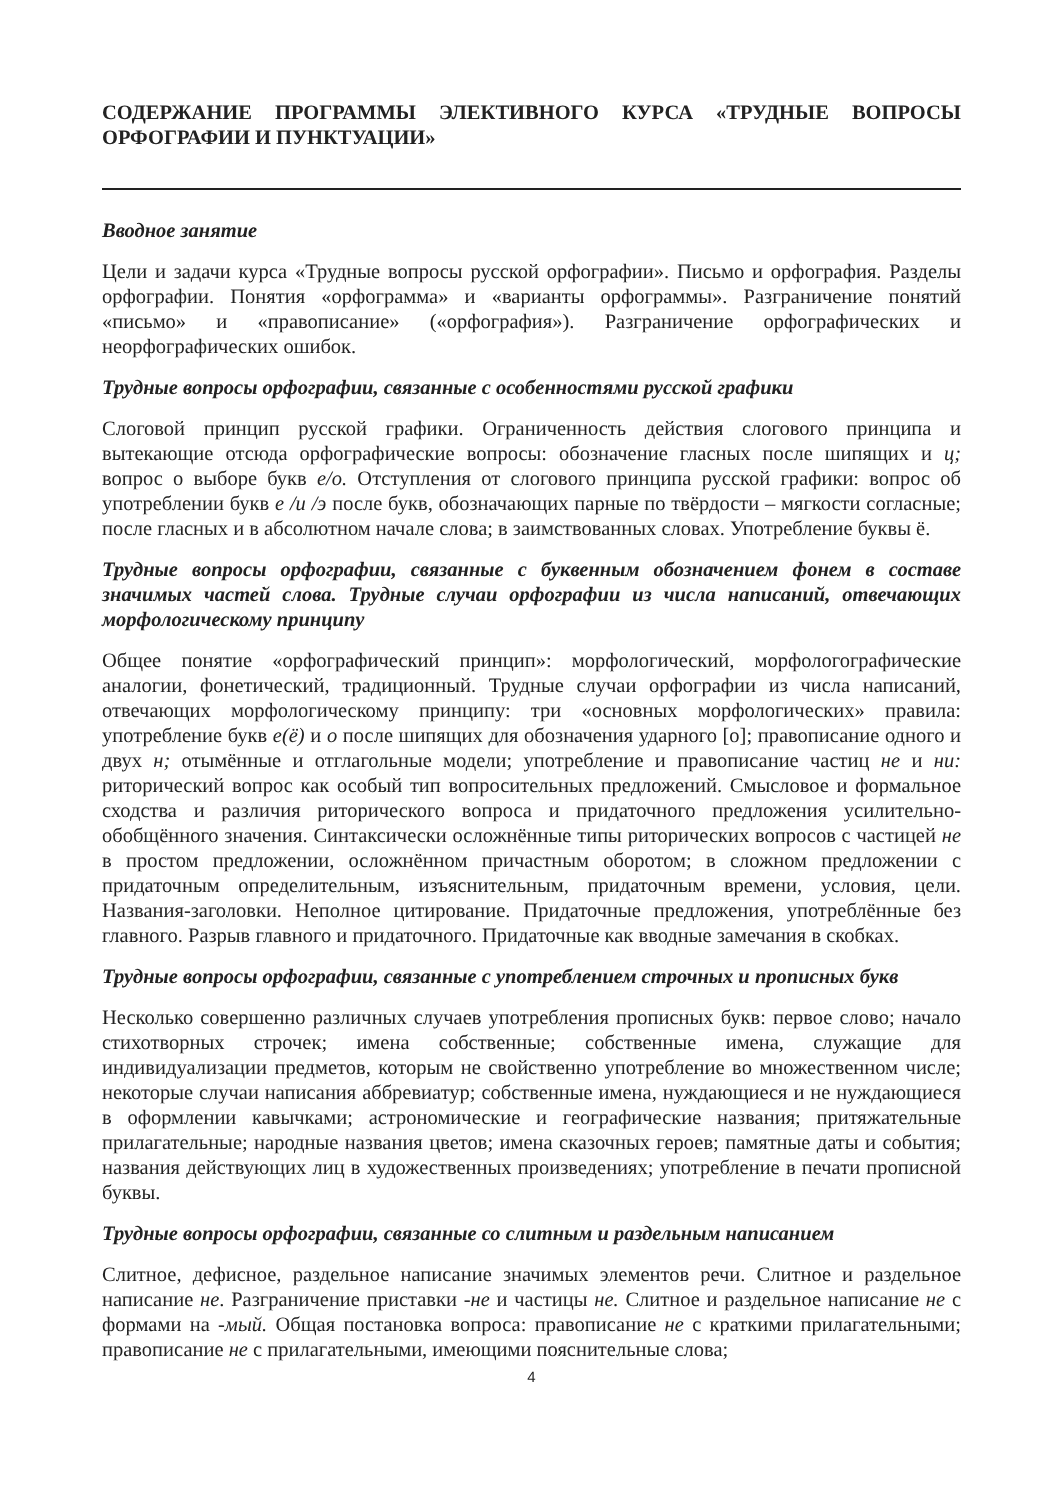СОДЕРЖАНИЕ ПРОГРАММЫ ЭЛЕКТИВНОГО КУРСА «ТРУДНЫЕ ВОПРОСЫ ОРФОГРАФИИ И ПУНКТУАЦИИ»
Вводное занятие
Цели и задачи курса «Трудные вопросы русской орфографии». Письмо и орфография. Разделы орфографии. Понятия «орфограмма» и «варианты орфограммы». Разграничение понятий «письмо» и «правописание» («орфография»). Разграничение орфографических и неорфографических ошибок.
Трудные вопросы орфографии, связанные с особенностями русской графики
Слоговой принцип русской графики. Ограниченность действия слогового принципа и вытекающие отсюда орфографические вопросы: обозначение гласных после шипящих и ц; вопрос о выборе букв е/о. Отступления от слогового принципа русской графики: вопрос об употреблении букв е /и /э после букв, обозначающих парные по твёрдости – мягкости согласные; после гласных и в абсолютном начале слова; в заимствованных словах. Употребление буквы ё.
Трудные вопросы орфографии, связанные с буквенным обозначением фонем в составе значимых частей слова. Трудные случаи орфографии из числа написаний, отвечающих морфологическому принципу
Общее понятие «орфографический принцип»: морфологический, морфологографические аналогии, фонетический, традиционный. Трудные случаи орфографии из числа написаний, отвечающих морфологическому принципу: три «основных морфологических» правила: употребление букв е(ё) и о после шипящих для обозначения ударного [о]; правописание одного и двух н; отымённые и отглагольные модели; употребление и правописание частиц не и ни: риторический вопрос как особый тип вопросительных предложений. Смысловое и формальное сходства и различия риторического вопроса и придаточного предложения усилительно-обобщённого значения. Синтаксически осложнённые типы риторических вопросов с частицей не в простом предложении, осложнённом причастным оборотом; в сложном предложении с придаточным определительным, изъяснительным, придаточным времени, условия, цели. Названия-заголовки. Неполное цитирование. Придаточные предложения, употреблённые без главного. Разрыв главного и придаточного. Придаточные как вводные замечания в скобках.
Трудные вопросы орфографии, связанные с употреблением строчных и прописных букв
Несколько совершенно различных случаев употребления прописных букв: первое слово; начало стихотворных строчек; имена собственные; собственные имена, служащие для индивидуализации предметов, которым не свойственно употребление во множественном числе; некоторые случаи написания аббревиатур; собственные имена, нуждающиеся и не нуждающиеся в оформлении кавычками; астрономические и географические названия; притяжательные прилагательные; народные названия цветов; имена сказочных героев; памятные даты и события; названия действующих лиц в художественных произведениях; употребление в печати прописной буквы.
Трудные вопросы орфографии, связанные со слитным и раздельным написанием
Слитное, дефисное, раздельное написание значимых элементов речи. Слитное и раздельное написание не. Разграничение приставки -не и частицы не. Слитное и раздельное написание не с формами на -мый. Общая постановка вопроса: правописание не с краткими прилагательными; правописание не с прилагательными, имеющими пояснительные слова;
4